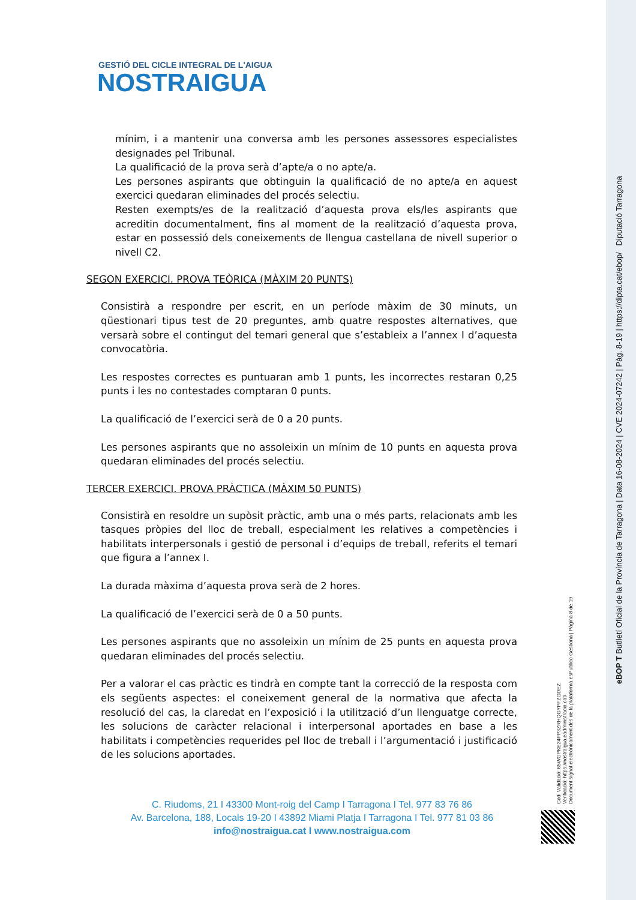GESTIÓ DEL CICLE INTEGRAL DE L'AIGUA
NOSTRAIGUA
mínim, i a mantenir una conversa amb les persones assessores especialistes designades pel Tribunal.
La qualificació de la prova serà d’apte/a o no apte/a.
Les persones aspirants que obtinguin la qualificació de no apte/a en aquest exercici quedaran eliminades del procés selectiu.
Resten exempts/es de la realització d’aquesta prova els/les aspirants que acreditin documentalment, fins al moment de la realització d’aquesta prova, estar en possessió dels coneixements de llengua castellana de nivell superior o nivell C2.
SEGON EXERCICI. PROVA TEÒRICA (MÀXIM 20 PUNTS)
Consistirà a respondre per escrit, en un període màxim de 30 minuts, un qüestionari tipus test de 20 preguntes, amb quatre respostes alternatives, que versarà sobre el contingut del temari general que s’estableix a l’annex I d’aquesta convocatòria.
Les respostes correctes es puntuaran amb 1 punts, les incorrectes restaran 0,25 punts i les no contestades comptaran 0 punts.
La qualificació de l’exercici serà de 0 a 20 punts.
Les persones aspirants que no assoleixin un mínim de 10 punts en aquesta prova quedaran eliminades del procés selectiu.
TERCER EXERCICI. PROVA PRÀCTICA (MÀXIM 50 PUNTS)
Consistirà en resoldre un supòsit pràctic, amb una o més parts, relacionats amb les tasques pròpies del lloc de treball, especialment les relatives a competències i habilitats interpersonals i gestió de personal i d’equips de treball, referits el temari que figura a l’annex I.
La durada màxima d’aquesta prova serà de 2 hores.
La qualificació de l’exercici serà de 0 a 50 punts.
Les persones aspirants que no assoleixin un mínim de 25 punts en aquesta prova quedaran eliminades del procés selectiu.
Per a valorar el cas pràctic es tindrà en compte tant la correcció de la resposta com els següents aspectes: el coneixement general de la normativa que afecta la resolució del cas, la claredat en l’exposició i la utilització d’un llenguatge correcte, les solucions de caràcter relacional i interpersonal aportades en base a les habilitats i competències requerides pel lloc de treball i l’argumentació i justificació de les solucions aportades.
C. Riudoms, 21 I 43300 Mont-roig del Camp I Tarragona I Tel. 977 83 76 86
Av. Barcelona, 188, Locals 19-20 I 43892 Miami Platja I Tarragona I Tel. 977 81 03 86
info@nostraigua.cat I www.nostraigua.com
Codi Validació: 65WGPKE24PP3ZRHQGYPFZGDEZ
Verificació: https://nostraigua.eadministracio.cat/
Document signat electrònicament des de la plataforma esPublico Gestiona | Pàgina 8 de 19
eBOP T Butlletí Oficial de la Província de Tarragona | Data 16-08-2024 | CVE 2024-07242 | Pàg. 8-19 | https://dipta.cat/ebop/ Diputació Tarragona